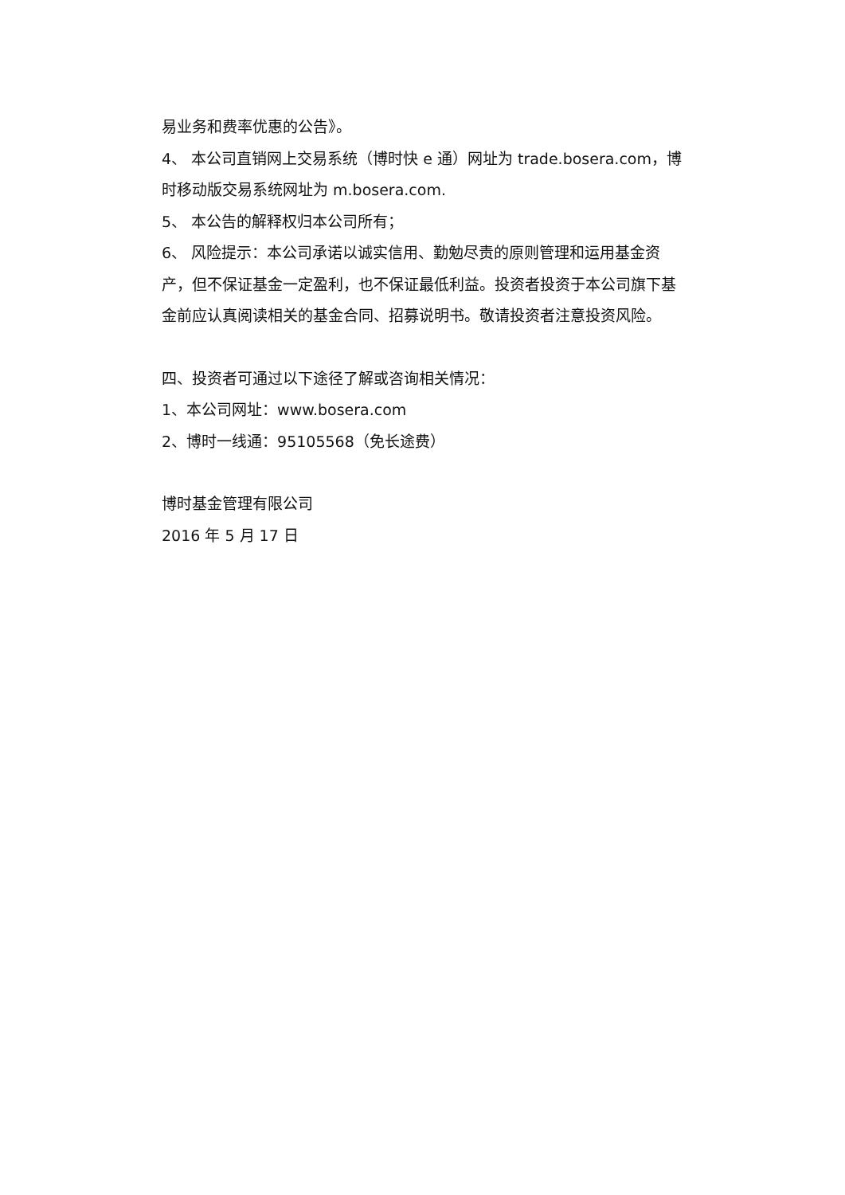易业务和费率优惠的公告》。
4、 本公司直销网上交易系统（博时快 e 通）网址为 trade.bosera.com，博时移动版交易系统网址为 m.bosera.com.
5、 本公告的解释权归本公司所有；
6、 风险提示：本公司承诺以诚实信用、勤勉尽责的原则管理和运用基金资产，但不保证基金一定盈利，也不保证最低利益。投资者投资于本公司旗下基金前应认真阅读相关的基金合同、招募说明书。敬请投资者注意投资风险。
四、投资者可通过以下途径了解或咨询相关情况：
1、本公司网址：www.bosera.com
2、博时一线通：95105568（免长途费）
博时基金管理有限公司
2016 年 5 月 17 日